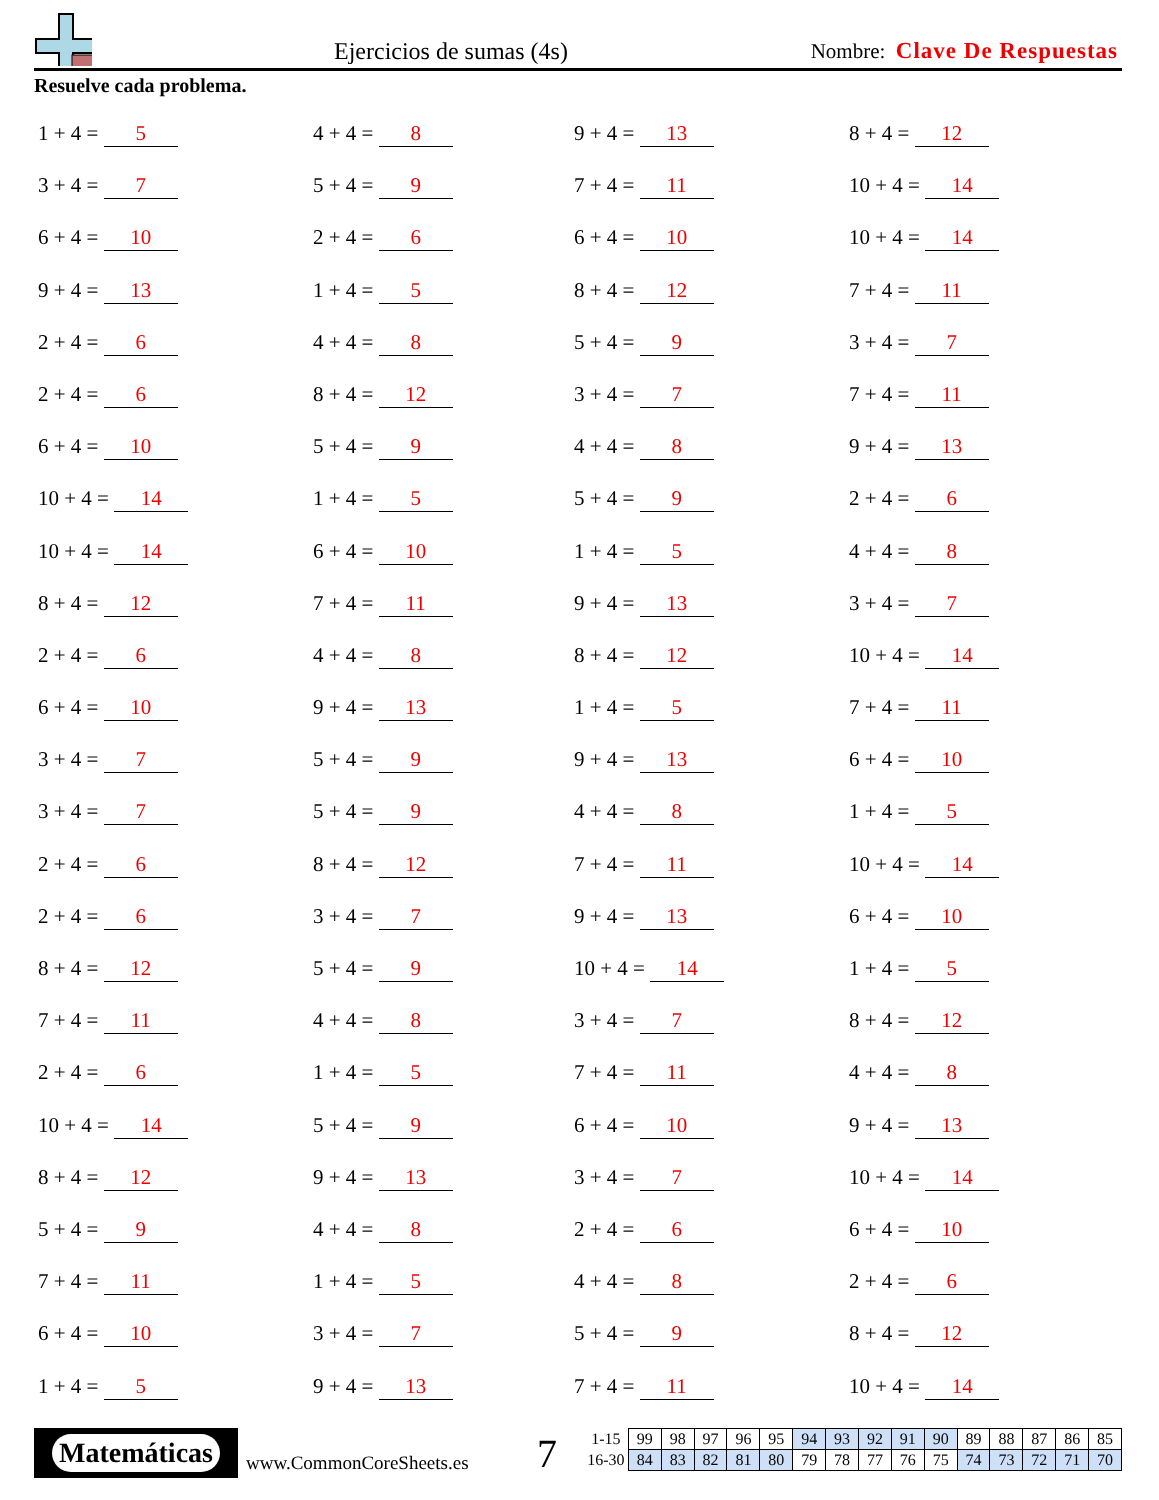Ejercicios de sumas (4s) Nombre: Clave De Respuestas
Resuelve cada problema.
1 + 4 = 5
4 + 4 = 8
9 + 4 = 13
8 + 4 = 12
3 + 4 = 7
5 + 4 = 9
7 + 4 = 11
10 + 4 = 14
6 + 4 = 10
2 + 4 = 6
6 + 4 = 10
10 + 4 = 14
9 + 4 = 13
1 + 4 = 5
8 + 4 = 12
7 + 4 = 11
2 + 4 = 6
4 + 4 = 8
5 + 4 = 9
3 + 4 = 7
2 + 4 = 6
8 + 4 = 12
3 + 4 = 7
7 + 4 = 11
6 + 4 = 10
5 + 4 = 9
4 + 4 = 8
9 + 4 = 13
10 + 4 = 14
1 + 4 = 5
5 + 4 = 9
2 + 4 = 6
10 + 4 = 14
6 + 4 = 10
1 + 4 = 5
4 + 4 = 8
8 + 4 = 12
7 + 4 = 11
9 + 4 = 13
3 + 4 = 7
2 + 4 = 6
4 + 4 = 8
8 + 4 = 12
10 + 4 = 14
6 + 4 = 10
9 + 4 = 13
1 + 4 = 5
7 + 4 = 11
3 + 4 = 7
5 + 4 = 9
9 + 4 = 13
6 + 4 = 10
3 + 4 = 7
5 + 4 = 9
4 + 4 = 8
1 + 4 = 5
2 + 4 = 6
8 + 4 = 12
7 + 4 = 11
10 + 4 = 14
2 + 4 = 6
3 + 4 = 7
9 + 4 = 13
6 + 4 = 10
8 + 4 = 12
5 + 4 = 9
10 + 4 = 14
1 + 4 = 5
7 + 4 = 11
4 + 4 = 8
3 + 4 = 7
8 + 4 = 12
2 + 4 = 6
1 + 4 = 5
7 + 4 = 11
4 + 4 = 8
10 + 4 = 14
5 + 4 = 9
6 + 4 = 10
9 + 4 = 13
8 + 4 = 12
9 + 4 = 13
3 + 4 = 7
10 + 4 = 14
5 + 4 = 9
4 + 4 = 8
2 + 4 = 6
6 + 4 = 10
7 + 4 = 11
1 + 4 = 5
4 + 4 = 8
2 + 4 = 6
6 + 4 = 10
3 + 4 = 7
5 + 4 = 9
8 + 4 = 12
1 + 4 = 5
9 + 4 = 13
7 + 4 = 11
10 + 4 = 14
Matemáticas
www.CommonCoreSheets.es 7
| 1-15 | 99 | 98 | 97 | 96 | 95 | 94 | 93 | 92 | 91 | 90 | 89 | 88 | 87 | 86 | 85 |
| 16-30 | 84 | 83 | 82 | 81 | 80 | 79 | 78 | 77 | 76 | 75 | 74 | 73 | 72 | 71 | 70 |